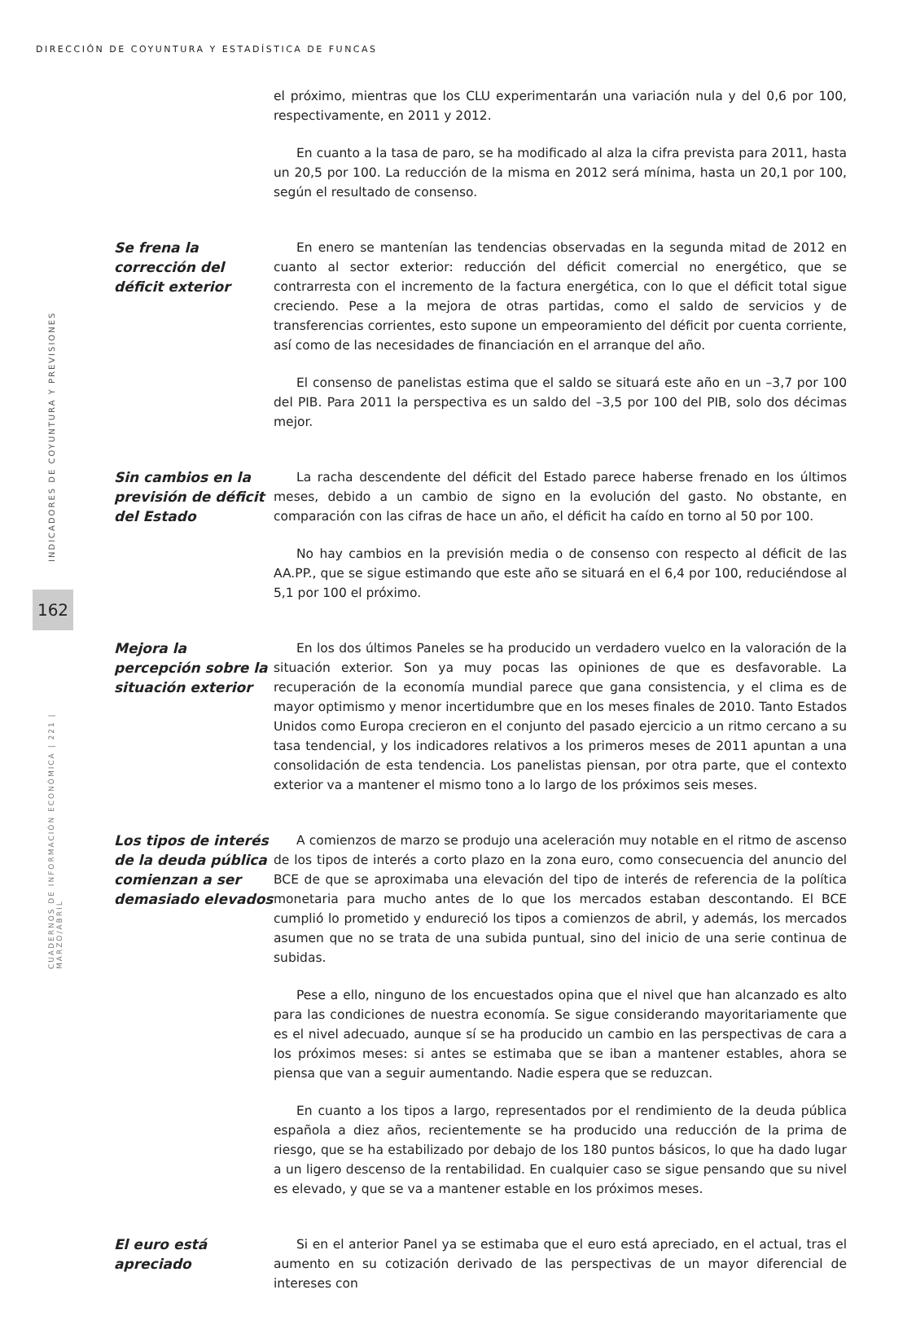DIRECCIÓN DE COYUNTURA Y ESTADÍSTICA DE FUNCAS
INDICADORES DE COYUNTURA Y PREVISIONES
162
CUADERNOS DE INFORMACIÓN ECONÓMICA | 221 | MARZO/ABRIL
el próximo, mientras que los CLU experimentarán una variación nula y del 0,6 por 100, respectivamente, en 2011 y 2012.
En cuanto a la tasa de paro, se ha modificado al alza la cifra prevista para 2011, hasta un 20,5 por 100. La reducción de la misma en 2012 será mínima, hasta un 20,1 por 100, según el resultado de consenso.
Se frena la corrección del déficit exterior
En enero se mantenían las tendencias observadas en la segunda mitad de 2012 en cuanto al sector exterior: reducción del déficit comercial no energético, que se contrarresta con el incremento de la factura energética, con lo que el déficit total sigue creciendo. Pese a la mejora de otras partidas, como el saldo de servicios y de transferencias corrientes, esto supone un empeoramiento del déficit por cuenta corriente, así como de las necesidades de financiación en el arranque del año.
El consenso de panelistas estima que el saldo se situará este año en un –3,7 por 100 del PIB. Para 2011 la perspectiva es un saldo del –3,5 por 100 del PIB, solo dos décimas mejor.
Sin cambios en la previsión de déficit del Estado
La racha descendente del déficit del Estado parece haberse frenado en los últimos meses, debido a un cambio de signo en la evolución del gasto. No obstante, en comparación con las cifras de hace un año, el déficit ha caído en torno al 50 por 100.
No hay cambios en la previsión media o de consenso con respecto al déficit de las AA.PP., que se sigue estimando que este año se situará en el 6,4 por 100, reduciéndose al 5,1 por 100 el próximo.
Mejora la percepción sobre la situación exterior
En los dos últimos Paneles se ha producido un verdadero vuelco en la valoración de la situación exterior. Son ya muy pocas las opiniones de que es desfavorable. La recuperación de la economía mundial parece que gana consistencia, y el clima es de mayor optimismo y menor incertidumbre que en los meses finales de 2010. Tanto Estados Unidos como Europa crecieron en el conjunto del pasado ejercicio a un ritmo cercano a su tasa tendencial, y los indicadores relativos a los primeros meses de 2011 apuntan a una consolidación de esta tendencia. Los panelistas piensan, por otra parte, que el contexto exterior va a mantener el mismo tono a lo largo de los próximos seis meses.
Los tipos de interés de la deuda pública comienzan a ser demasiado elevados
A comienzos de marzo se produjo una aceleración muy notable en el ritmo de ascenso de los tipos de interés a corto plazo en la zona euro, como consecuencia del anuncio del BCE de que se aproximaba una elevación del tipo de interés de referencia de la política monetaria para mucho antes de lo que los mercados estaban descontando. El BCE cumplió lo prometido y endureció los tipos a comienzos de abril, y además, los mercados asumen que no se trata de una subida puntual, sino del inicio de una serie continua de subidas.
Pese a ello, ninguno de los encuestados opina que el nivel que han alcanzado es alto para las condiciones de nuestra economía. Se sigue considerando mayoritariamente que es el nivel adecuado, aunque sí se ha producido un cambio en las perspectivas de cara a los próximos meses: si antes se estimaba que se iban a mantener estables, ahora se piensa que van a seguir aumentando. Nadie espera que se reduzcan.
En cuanto a los tipos a largo, representados por el rendimiento de la deuda pública española a diez años, recientemente se ha producido una reducción de la prima de riesgo, que se ha estabilizado por debajo de los 180 puntos básicos, lo que ha dado lugar a un ligero descenso de la rentabilidad. En cualquier caso se sigue pensando que su nivel es elevado, y que se va a mantener estable en los próximos meses.
El euro está apreciado
Si en el anterior Panel ya se estimaba que el euro está apreciado, en el actual, tras el aumento en su cotización derivado de las perspectivas de un mayor diferencial de intereses con